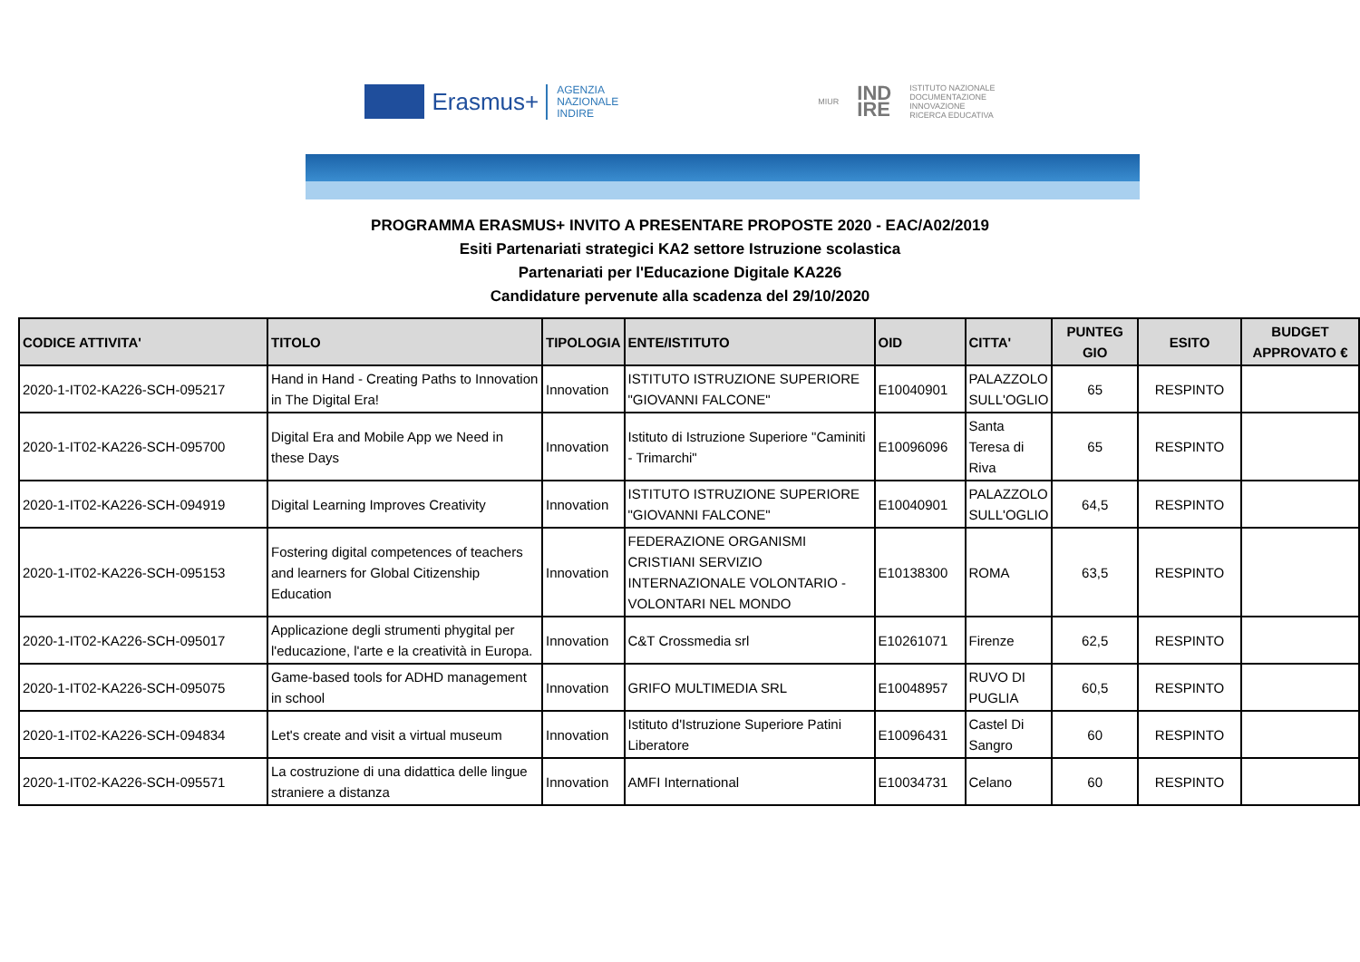Erasmus+ AGENZIA
NAZIONALE
INDIRE
MIUR IND
IRE ISTITUTO NAZIONALE
DOCUMENTAZIONE
INNOVAZIONE
RICERCA EDUCATIVA
PROGRAMMA ERASMUS+ INVITO A PRESENTARE PROPOSTE 2020 - EAC/A02/2019
Esiti Partenariati strategici KA2 settore Istruzione scolastica
Partenariati per l'Educazione Digitale KA226
Candidature pervenute alla scadenza del 29/10/2020
| CODICE ATTIVITA' | TITOLO | TIPOLOGIA | ENTE/ISTITUTO | OID | CITTA' | PUNTEG GIO | ESITO | BUDGET APPROVATO € |
| --- | --- | --- | --- | --- | --- | --- | --- | --- |
| 2020-1-IT02-KA226-SCH-095217 | Hand in Hand - Creating Paths to Innovation in The Digital Era! | Innovation | ISTITUTO ISTRUZIONE SUPERIORE "GIOVANNI FALCONE" | E10040901 | PALAZZOLO SULL'OGLIO | 65 | RESPINTO | |
| 2020-1-IT02-KA226-SCH-095700 | Digital Era and Mobile App we Need in these Days | Innovation | Istituto di Istruzione Superiore "Caminiti - Trimarchi" | E10096096 | Santa Teresa di Riva | 65 | RESPINTO | |
| 2020-1-IT02-KA226-SCH-094919 | Digital Learning Improves Creativity | Innovation | ISTITUTO ISTRUZIONE SUPERIORE "GIOVANNI FALCONE" | E10040901 | PALAZZOLO SULL'OGLIO | 64,5 | RESPINTO | |
| 2020-1-IT02-KA226-SCH-095153 | Fostering digital competences of teachers and learners for Global Citizenship Education | Innovation | FEDERAZIONE ORGANISMI CRISTIANI SERVIZIO INTERNAZIONALE VOLONTARIO - VOLONTARI NEL MONDO | E10138300 | ROMA | 63,5 | RESPINTO | |
| 2020-1-IT02-KA226-SCH-095017 | Applicazione degli strumenti phygital per l'educazione, l'arte e la creatività in Europa. | Innovation | C&T Crossmedia srl | E10261071 | Firenze | 62,5 | RESPINTO | |
| 2020-1-IT02-KA226-SCH-095075 | Game-based tools for ADHD management in school | Innovation | GRIFO MULTIMEDIA SRL | E10048957 | RUVO DI PUGLIA | 60,5 | RESPINTO | |
| 2020-1-IT02-KA226-SCH-094834 | Let's create and visit a virtual museum | Innovation | Istituto d'Istruzione Superiore Patini Liberatore | E10096431 | Castel Di Sangro | 60 | RESPINTO | |
| 2020-1-IT02-KA226-SCH-095571 | La costruzione di una didattica delle lingue straniere a distanza | Innovation | AMFI International | E10034731 | Celano | 60 | RESPINTO | |